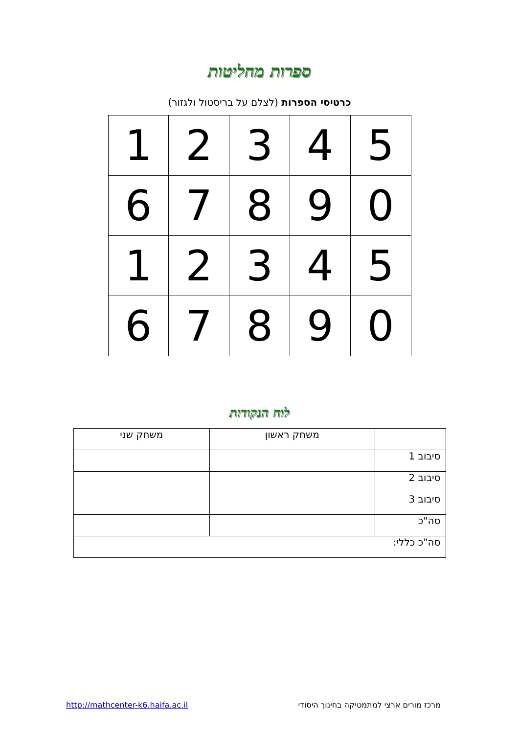ספרות מחליטות
כרטיסי הספרות (לצלם על בריסטול ולגזור)
| 1 | 2 | 3 | 4 | 5 |
| 6 | 7 | 8 | 9 | 0 |
| 1 | 2 | 3 | 4 | 5 |
| 6 | 7 | 8 | 9 | 0 |
לוח הנקודות
| | משחק ראשון | משחק שני |
| סיבוב 1 | | |
| סיבוב 2 | | |
| סיבוב 3 | | |
| סה"כ | | |
| סה"כ כללי: | | |
http://mathcenter-k6.haifa.ac.il מרכז מורים ארצי למתמטיקה בחינוך היסודי